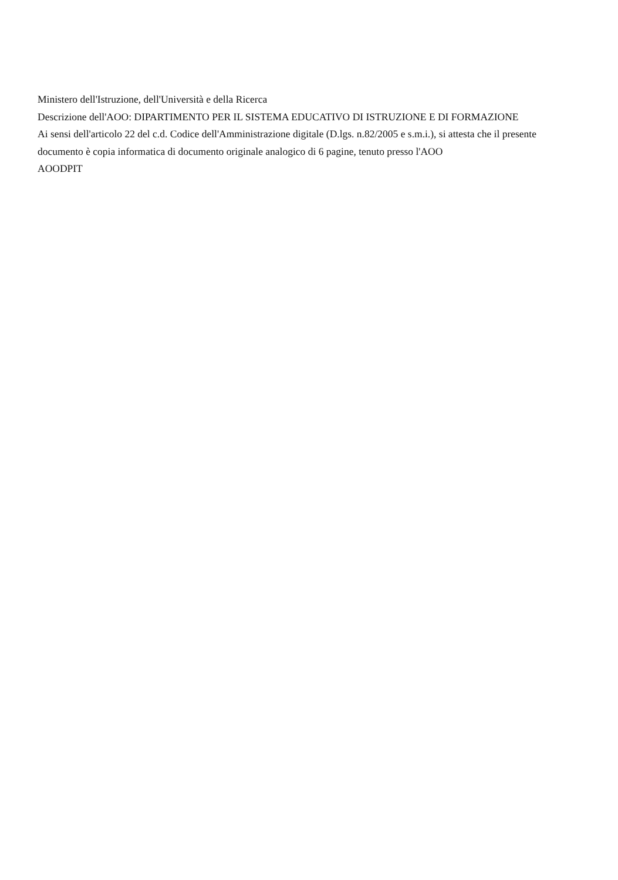Ministero dell'Istruzione, dell'Università e della Ricerca
Descrizione dell'AOO: DIPARTIMENTO PER IL SISTEMA EDUCATIVO DI ISTRUZIONE E DI FORMAZIONE
Ai sensi dell'articolo 22 del c.d. Codice dell'Amministrazione digitale (D.lgs. n.82/2005 e s.m.i.), si attesta che il presente documento è copia informatica di documento originale analogico di 6 pagine, tenuto presso l'AOO
AOODPIT